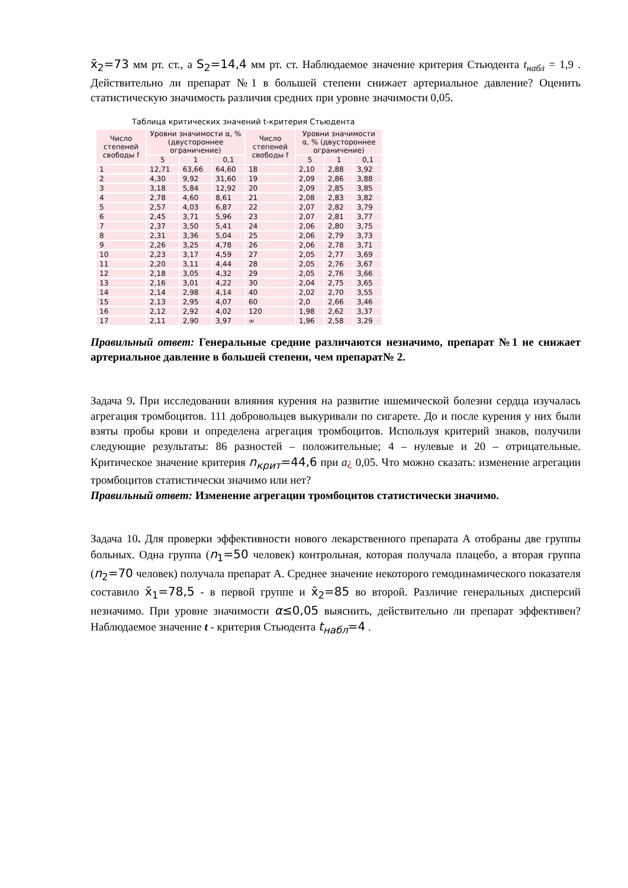x̄<sub>2</sub>=73 мм рт. ст., а S<sub>2</sub>=14,4 мм рт. ст. Наблюдаемое значение критерия Стьюдента t<sub>набл</sub> = 1,9 . Действительно ли препарат №1 в большей степени снижает артериальное давление? Оценить статистическую значимость различия средних при уровне значимости 0,05.
Таблица критических значений t-критерия Стьюдента
| Число степеней свободы f | Уровни значимости α, % (двустороннее ограничение) | | | Число степеней свободы f | Уровни значимости α, % (двустороннее ограничение) | | |
| --- | --- | --- | --- | --- | --- | --- | --- |
| | 5 | 1 | 0,1 | | 5 | 1 | 0,1 |
| 1 | 12,71 | 63,66 | 64,60 | 18 | 2,10 | 2,88 | 3,92 |
| 2 | 4,30 | 9,92 | 31,60 | 19 | 2,09 | 2,86 | 3,88 |
| 3 | 3,18 | 5,84 | 12,92 | 20 | 2,09 | 2,85 | 3,85 |
| 4 | 2,78 | 4,60 | 8,61 | 21 | 2,08 | 2,83 | 3,82 |
| 5 | 2,57 | 4,03 | 6,87 | 22 | 2,07 | 2,82 | 3,79 |
| 6 | 2,45 | 3,71 | 5,96 | 23 | 2,07 | 2,81 | 3,77 |
| 7 | 2,37 | 3,50 | 5,41 | 24 | 2,06 | 2,80 | 3,75 |
| 8 | 2,31 | 3,36 | 5,04 | 25 | 2,06 | 2,79 | 3,73 |
| 9 | 2,26 | 3,25 | 4,78 | 26 | 2,06 | 2,78 | 3,71 |
| 10 | 2,23 | 3,17 | 4,59 | 27 | 2,05 | 2,77 | 3,69 |
| 11 | 2,20 | 3,11 | 4,44 | 28 | 2,05 | 2,76 | 3,67 |
| 12 | 2,18 | 3,05 | 4,32 | 29 | 2,05 | 2,76 | 3,66 |
| 13 | 2,16 | 3,01 | 4,22 | 30 | 2,04 | 2,75 | 3,65 |
| 14 | 2,14 | 2,98 | 4,14 | 40 | 2,02 | 2,70 | 3,55 |
| 15 | 2,13 | 2,95 | 4,07 | 60 | 2,0 | 2,66 | 3,46 |
| 16 | 2,12 | 2,92 | 4,02 | 120 | 1,98 | 2,62 | 3,37 |
| 17 | 2,11 | 2,90 | 3,97 | ∞ | 1,96 | 2,58 | 3,29 |
Правильный ответ: Генеральные средние различаются незначимо, препарат №1 не снижает артериальное давление в большей степени, чем препарат№ 2.
Задача 9. При исследовании влияния курения на развитие ишемической болезни сердца изучалась агрегация тромбоцитов. 111 добровольцев выкуривали по сигарете. До и после курения у них были взяты пробы крови и определена агрегация тромбоцитов. Используя критерий знаков, получили следующие результаты: 86 разностей – положительные; 4 – нулевые и 20 – отрицательные. Критическое значение критерия n<sub>крит</sub>=44,6 при a¿ 0,05. Что можно сказать: изменение агрегации тромбоцитов статистически значимо или нет?
Правильный ответ: Изменение агрегации тромбоцитов статистически значимо.
Задача 10. Для проверки эффективности нового лекарственного препарата А отобраны две группы больных. Одна группа (n<sub>1</sub>=50 человек) контрольная, которая получала плацебо, а вторая группа (n<sub>2</sub>=70 человек) получала препарат А. Среднее значение некоторого гемодинамического показателя составило x̄<sub>1</sub>=78,5 - в первой группе и x̄<sub>2</sub>=85 во второй. Различие генеральных дисперсий незначимо. При уровне значимости α≤0,05 выяснить, действительно ли препарат эффективен? Наблюдаемое значение t - критерия Стьюдента t<sub>набл</sub>=4 .